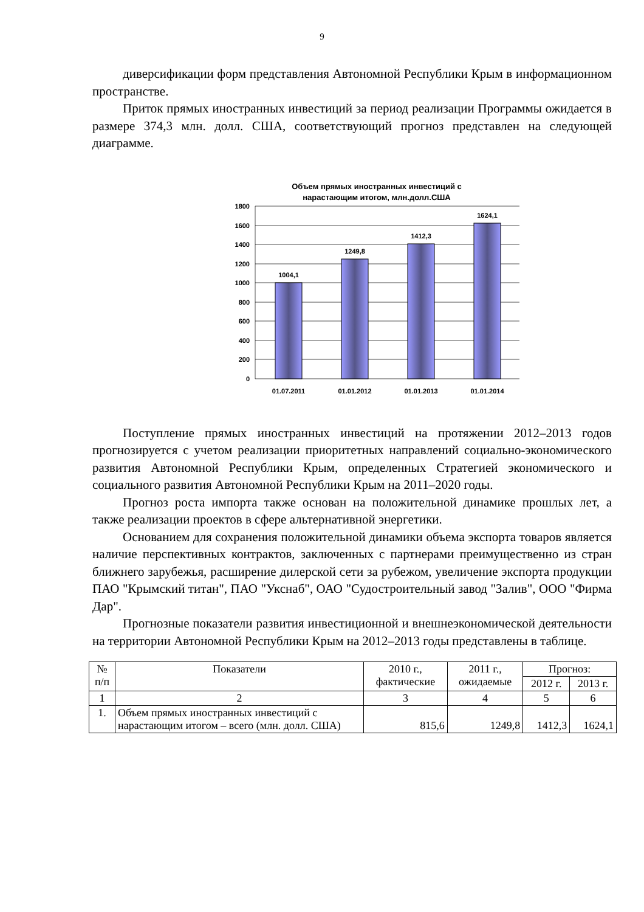9
диверсификации форм представления Автономной Республики Крым в информационном пространстве.
Приток прямых иностранных инвестиций за период реализации Программы ожидается в размере 374,3 млн. долл. США, соответствующий прогноз представлен на следующей диаграмме.
Объем прямых иностранных инвестиций с
нарастающим итогом, млн.долл.США
1800
1600
1400
1200
1000
800
600
400
200
0
1004,1
1249,8
1412,3
1624,1
01.07.2011
01.01.2012
01.01.2013
01.01.2014
Поступление прямых иностранных инвестиций на протяжении 2012–2013 годов прогнозируется с учетом реализации приоритетных направлений социально-экономического развития Автономной Республики Крым, определенных Стратегией экономического и социального развития Автономной Республики Крым на 2011–2020 годы.
Прогноз роста импорта также основан на положительной динамике прошлых лет, а также реализации проектов в сфере альтернативной энергетики.
Основанием для сохранения положительной динамики объема экспорта товаров является наличие перспективных контрактов, заключенных с партнерами преимущественно из стран ближнего зарубежья, расширение дилерской сети за рубежом, увеличение экспорта продукции ПАО "Крымский титан", ПАО "Укснаб", ОАО "Судостроительный завод "Залив", ООО "Фирма Дар".
Прогнозные показатели развития инвестиционной и внешнеэкономической деятельности на территории Автономной Республики Крым на 2012–2013 годы представлены в таблице.
| № п/п | Показатели | 2010 г., фактические | 2011 г., ожидаемые | Прогноз: | |
| --- | --- | --- | --- | --- | --- |
| | | | | 2012 г. | 2013 г. |
| 1 | 2 | 3 | 4 | 5 | 6 |
| 1. | Объем прямых иностранных инвестиций с нарастающим итогом – всего (млн. долл. США) | 815,6 | 1249,8 | 1412,3 | 1624,1 |